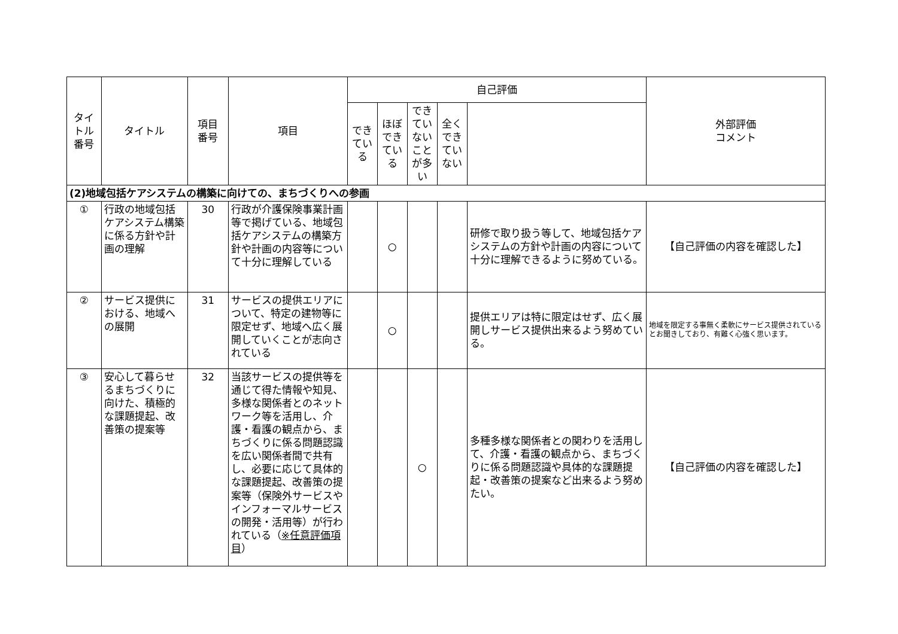| タイトル 番号 | タイトル | 項目 番号 | 項目 | 自己評価 | | | | | 外部評価 コメント |
| --- | --- | --- | --- | --- | --- | --- | --- | --- | --- |
| | | | | できている | ほぼできている | できていないことが多い | 全くできていない | | |
| (2)地域包括ケアシステムの構築に向けての、まちづくりへの参画 | | | | | | | | | |
| ① | 行政の地域包括ケアシステム構築に係る方針や計画の理解 | 30 | 行政が介護保険事業計画等で掲げている、地域包括ケアシステムの構築方針や計画の内容等について十分に理解している | | ○ | | | 研修で取り扱う等して、地域包括ケアシステムの方針や計画の内容について十分に理解できるように努めている。 | 【自己評価の内容を確認した】 |
| ② | サービス提供における、地域への展開 | 31 | サービスの提供エリアについて、特定の建物等に限定せず、地域へ広く展開していくことが志向されている | | ○ | | | 提供エリアは特に限定はせず、広く展開しサービス提供出来るよう努めている。 | 地域を限定する事無く柔軟にサービス提供されているとお聞きしており、有難く心強く思います。 |
| ③ | 安心して暮らせるまちづくりに向けた、積極的な課題提起、改善策の提案等 | 32 | 当該サービスの提供等を通じて得た情報や知見、多様な関係者とのネットワーク等を活用し、介護・看護の観点から、まちづくりに係る問題認識を広い関係者間で共有し、必要に応じて具体的な課題提起、改善策の提案等（保険外サービスやインフォーマルサービスの開発・活用等）が行われている（ ※任意評価項目 ） | | | ○ | | 多種多様な関係者との関わりを活用して、介護・看護の観点から、まちづくりに係る問題認識や具体的な課題提起・改善策の提案など出来るよう努めたい。 | 【自己評価の内容を確認した】 |